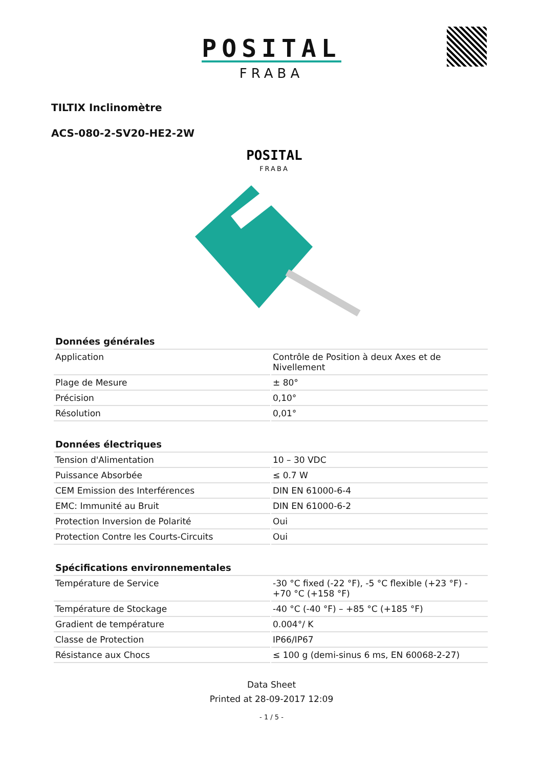POSITAL
FRABA
TILTIX Inclinomètre
ACS-080-2-SV20-HE2-2W
POSITAL
FRABA
| Données générales | |
| --- | --- |
| Application | Contrôle de Position à deux Axes et de Nivellement |
| Plage de Mesure | ± 80° |
| Précision | 0,10° |
| Résolution | 0,01° |
| Données électriques | |
| --- | --- |
| Tension d'Alimentation | 10 – 30 VDC |
| Puissance Absorbée | ≤ 0.7 W |
| CEM Emission des Interférences | DIN EN 61000-6-4 |
| EMC: Immunité au Bruit | DIN EN 61000-6-2 |
| Protection Inversion de Polarité | Oui |
| Protection Contre les Courts-Circuits | Oui |
| Spécifications environnementales | |
| --- | --- |
| Température de Service | -30 °C fixed (-22 °F), -5 °C flexible (+23 °F) - +70 °C (+158 °F) |
| Température de Stockage | -40 °C (-40 °F) – +85 °C (+185 °F) |
| Gradient de température | 0.004°/ K |
| Classe de Protection | IP66/IP67 |
| Résistance aux Chocs | ≤ 100 g (demi-sinus 6 ms, EN 60068-2-27) |
Data Sheet
Printed at 28-09-2017 12:09
- 1 / 5 -